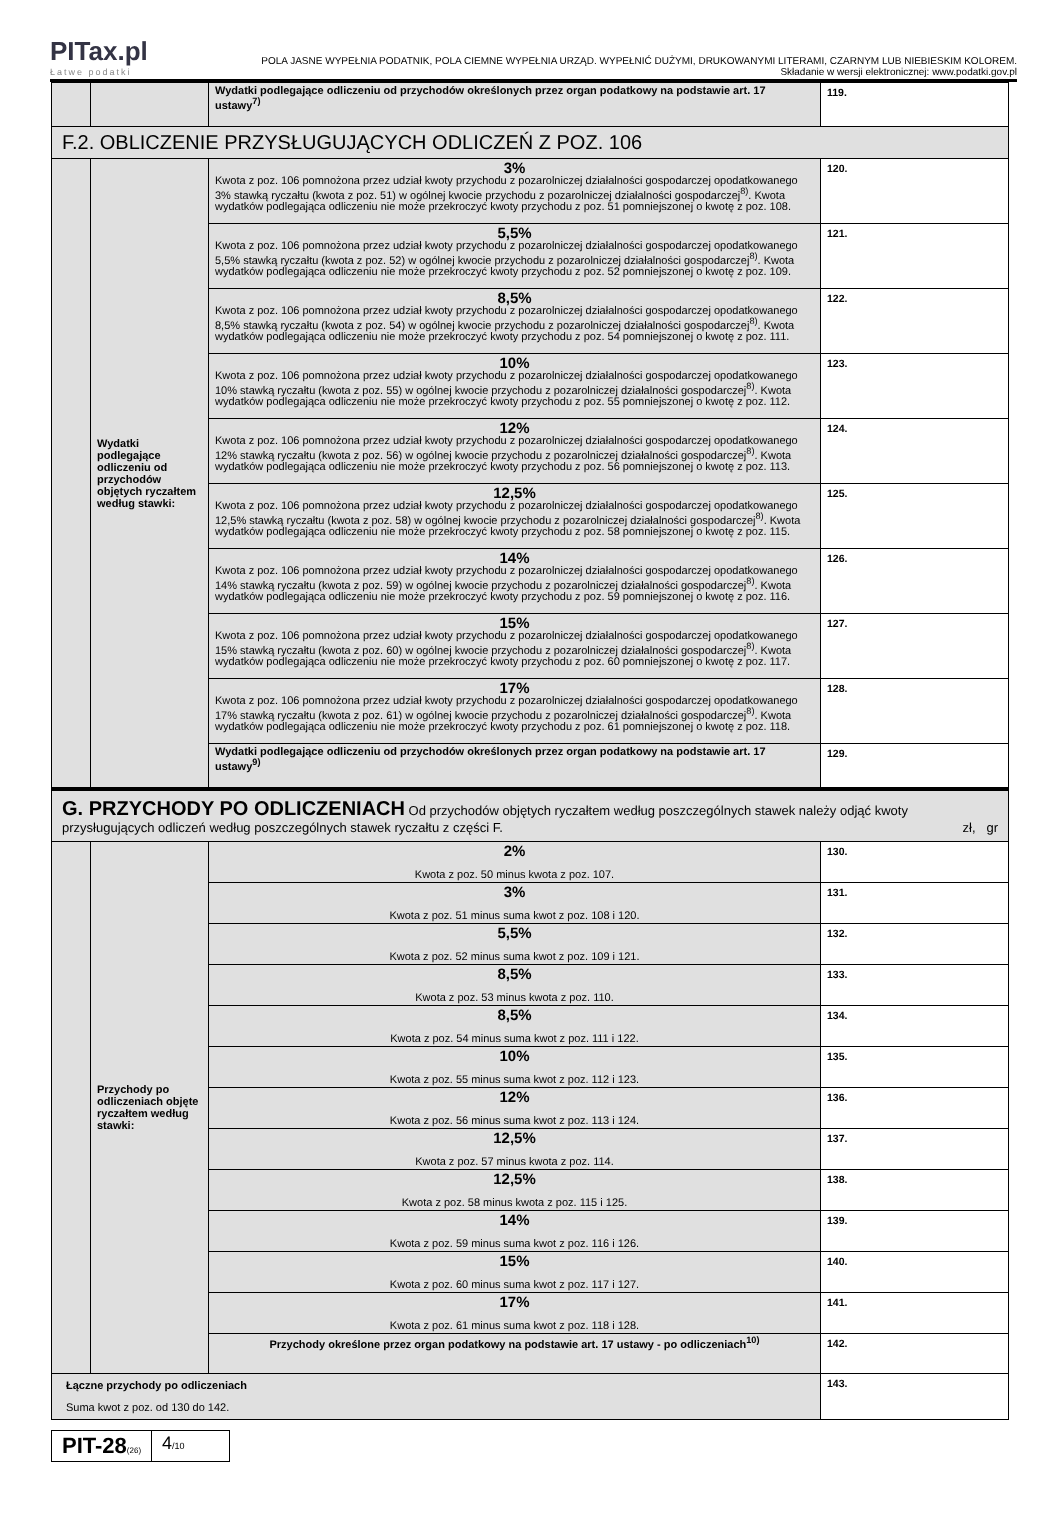PITax.pl
Łatwe podatki
POLA JASNE WYPEŁNIA PODATNIK, POLA CIEMNE WYPEŁNIA URZĄD. WYPEŁNIĆ DUŻYMI, DRUKOWANYMI LITERAMI, CZARNYM LUB NIEBIESKIM KOLOREM.
Składanie w wersji elektronicznej: www.podatki.gov.pl
| | | Wydatki podlegające odliczeniu od przychodów określonych przez organ podatkowy na podstawie art. 17 ustawy<sup>7)</sup> | 119. |
| F.2. OBLICZENIE PRZYSŁUGUJĄCYCH ODLICZEŃ Z POZ. 106 | | | |
| | Wydatki podlegające odliczeniu od przychodów objętych ryczałtem według stawki: | 3% Kwota z poz. 106 pomnożona przez udział kwoty przychodu z pozarolniczej działalności gospodarczej opodatkowanego 3% stawką ryczałtu (kwota z poz. 51) w ogólnej kwocie przychodu z pozarolniczej działalności gospodarczej<sup>8)</sup>. Kwota wydatków podlegająca odliczeniu nie może przekroczyć kwoty przychodu z poz. 51 pomniejszonej o kwotę z poz. 108. | 120. |
| | | 5,5% Kwota z poz. 106 pomnożona przez udział kwoty przychodu z pozarolniczej działalności gospodarczej opodatkowanego 5,5% stawką ryczałtu (kwota z poz. 52) w ogólnej kwocie przychodu z pozarolniczej działalności gospodarczej<sup>8)</sup>. Kwota wydatków podlegająca odliczeniu nie może przekroczyć kwoty przychodu z poz. 52 pomniejszonej o kwotę z poz. 109. | 121. |
| | | 8,5% Kwota z poz. 106 pomnożona przez udział kwoty przychodu z pozarolniczej działalności gospodarczej opodatkowanego 8,5% stawką ryczałtu (kwota z poz. 54) w ogólnej kwocie przychodu z pozarolniczej działalności gospodarczej<sup>8)</sup>. Kwota wydatków podlegająca odliczeniu nie może przekroczyć kwoty przychodu z poz. 54 pomniejszonej o kwotę z poz. 111. | 122. |
| | | 10% Kwota z poz. 106 pomnożona przez udział kwoty przychodu z pozarolniczej działalności gospodarczej opodatkowanego 10% stawką ryczałtu (kwota z poz. 55) w ogólnej kwocie przychodu z pozarolniczej działalności gospodarczej<sup>8)</sup>. Kwota wydatków podlegająca odliczeniu nie może przekroczyć kwoty przychodu z poz. 55 pomniejszonej o kwotę z poz. 112. | 123. |
| | | 12% Kwota z poz. 106 pomnożona przez udział kwoty przychodu z pozarolniczej działalności gospodarczej opodatkowanego 12% stawką ryczałtu (kwota z poz. 56) w ogólnej kwocie przychodu z pozarolniczej działalności gospodarczej<sup>8)</sup>. Kwota wydatków podlegająca odliczeniu nie może przekroczyć kwoty przychodu z poz. 56 pomniejszonej o kwotę z poz. 113. | 124. |
| | | 12,5% Kwota z poz. 106 pomnożona przez udział kwoty przychodu z pozarolniczej działalności gospodarczej opodatkowanego 12,5% stawką ryczałtu (kwota z poz. 58) w ogólnej kwocie przychodu z pozarolniczej działalności gospodarczej<sup>8)</sup>. Kwota wydatków podlegająca odliczeniu nie może przekroczyć kwoty przychodu z poz. 58 pomniejszonej o kwotę z poz. 115. | 125. |
| | | 14% Kwota z poz. 106 pomnożona przez udział kwoty przychodu z pozarolniczej działalności gospodarczej opodatkowanego 14% stawką ryczałtu (kwota z poz. 59) w ogólnej kwocie przychodu z pozarolniczej działalności gospodarczej<sup>8)</sup>. Kwota wydatków podlegająca odliczeniu nie może przekroczyć kwoty przychodu z poz. 59 pomniejszonej o kwotę z poz. 116. | 126. |
| | | 15% Kwota z poz. 106 pomnożona przez udział kwoty przychodu z pozarolniczej działalności gospodarczej opodatkowanego 15% stawką ryczałtu (kwota z poz. 60) w ogólnej kwocie przychodu z pozarolniczej działalności gospodarczej<sup>8)</sup>. Kwota wydatków podlegająca odliczeniu nie może przekroczyć kwoty przychodu z poz. 60 pomniejszonej o kwotę z poz. 117. | 127. |
| | | 17% Kwota z poz. 106 pomnożona przez udział kwoty przychodu z pozarolniczej działalności gospodarczej opodatkowanego 17% stawką ryczałtu (kwota z poz. 61) w ogólnej kwocie przychodu z pozarolniczej działalności gospodarczej<sup>8)</sup>. Kwota wydatków podlegająca odliczeniu nie może przekroczyć kwoty przychodu z poz. 61 pomniejszonej o kwotę z poz. 118. | 128. |
| | | Wydatki podlegające odliczeniu od przychodów określonych przez organ podatkowy na podstawie art. 17 ustawy<sup>9)</sup> | 129. |
| G. PRZYCHODY PO ODLICZENIACH Od przychodów objętych ryczałtem według poszczególnych stawek należy odjąć kwoty przysługujących odliczeń według poszczególnych stawek ryczałtu z części F. zł, gr | | | |
| | Przychody po odliczeniach objęte ryczałtem według stawki: | 2% Kwota z poz. 50 minus kwota z poz. 107. | 130. |
| | | 3% Kwota z poz. 51 minus suma kwot z poz. 108 i 120. | 131. |
| | | 5,5% Kwota z poz. 52 minus suma kwot z poz. 109 i 121. | 132. |
| | | 8,5% Kwota z poz. 53 minus kwota z poz. 110. | 133. |
| | | 8,5% Kwota z poz. 54 minus suma kwot z poz. 111 i 122. | 134. |
| | | 10% Kwota z poz. 55 minus suma kwot z poz. 112 i 123. | 135. |
| | | 12% Kwota z poz. 56 minus suma kwot z poz. 113 i 124. | 136. |
| | | 12,5% Kwota z poz. 57 minus kwota z poz. 114. | 137. |
| | | 12,5% Kwota z poz. 58 minus kwota z poz. 115 i 125. | 138. |
| | | 14% Kwota z poz. 59 minus suma kwot z poz. 116 i 126. | 139. |
| | | 15% Kwota z poz. 60 minus suma kwot z poz. 117 i 127. | 140. |
| | | 17% Kwota z poz. 61 minus suma kwot z poz. 118 i 128. | 141. |
| | | Przychody określone przez organ podatkowy na podstawie art. 17 ustawy - po odliczeniach<sup>10)</sup> | 142. |
| Łączne przychody po odliczeniach Suma kwot z poz. od 130 do 142. | | | 143. |
PIT-28(26)
4/10